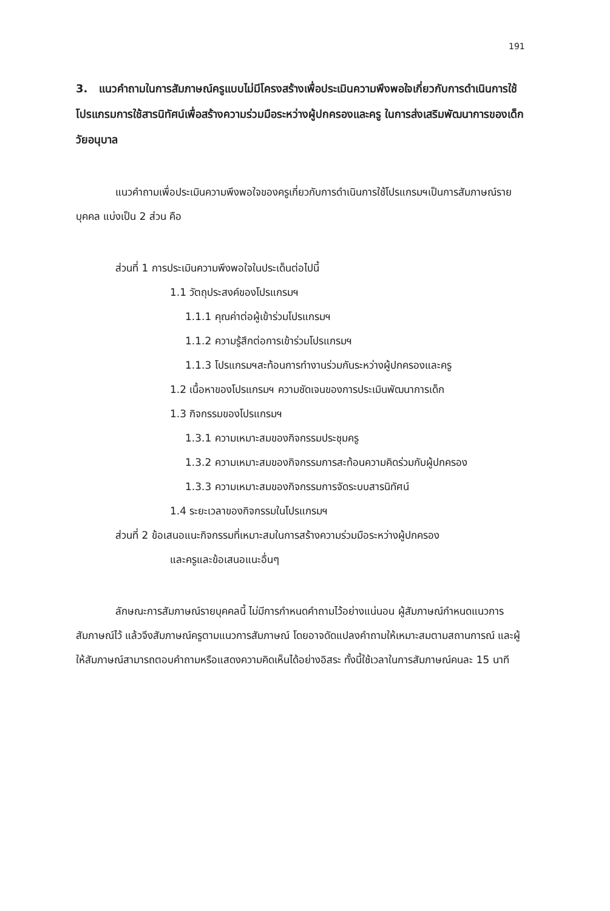191
3. แนวคำถามในการสัมภาษณ์ครูแบบไม่มีโครงสร้างเพื่อประเมินความพึงพอใจเกี่ยวกับการดำเนินการใช้โปรแกรมการใช้สารนิทัศน์เพื่อสร้างความร่วมมือระหว่างผู้ปกครองและครู ในการส่งเสริมพัฒนาการของเด็กวัยอนุบาล
แนวคำถามเพื่อประเมินความพึงพอใจของครูเกี่ยวกับการดำเนินการใช้โปรแกรมฯเป็นการสัมภาษณ์รายบุคคล แบ่งเป็น 2 ส่วน คือ
ส่วนที่ 1 การประเมินความพึงพอใจในประเด็นต่อไปนี้
1.1 วัตถุประสงค์ของโปรแกรมฯ
1.1.1 คุณค่าต่อผู้เข้าร่วมโปรแกรมฯ
1.1.2 ความรู้สึกต่อการเข้าร่วมโปรแกรมฯ
1.1.3 โปรแกรมฯสะท้อนการทำงานร่วมกันระหว่างผู้ปกครองและครู
1.2 เนื้อหาของโปรแกรมฯ ความชัดเจนของการประเมินพัฒนาการเด็ก
1.3 กิจกรรมของโปรแกรมฯ
1.3.1 ความเหมาะสมของกิจกรรมประชุมครู
1.3.2 ความเหมาะสมของกิจกรรมการสะท้อนความคิดร่วมกับผู้ปกครอง
1.3.3 ความเหมาะสมของกิจกรรมการจัดระบบสารนิทัศน์
1.4 ระยะเวลาของกิจกรรมในโปรแกรมฯ
ส่วนที่ 2 ข้อเสนอแนะกิจกรรมที่เหมาะสมในการสร้างความร่วมมือระหว่างผู้ปกครอง
และครูและข้อเสนอแนะอื่นๆ
ลักษณะการสัมภาษณ์รายบุคคลนี้ ไม่มีการกำหนดคำถามไว้อย่างแน่นอน ผู้สัมภาษณ์กำหนดแนวการสัมภาษณ์ไว้ แล้วจึงสัมภาษณ์ครูตามแนวการสัมภาษณ์ โดยอาจดัดแปลงคำถามให้เหมาะสมตามสถานการณ์ และผู้ให้สัมภาษณ์สามารถตอบคำถามหรือแสดงความคิดเห็นได้อย่างอิสระ ทั้งนี้ใช้เวลาในการสัมภาษณ์คนละ 15 นาที